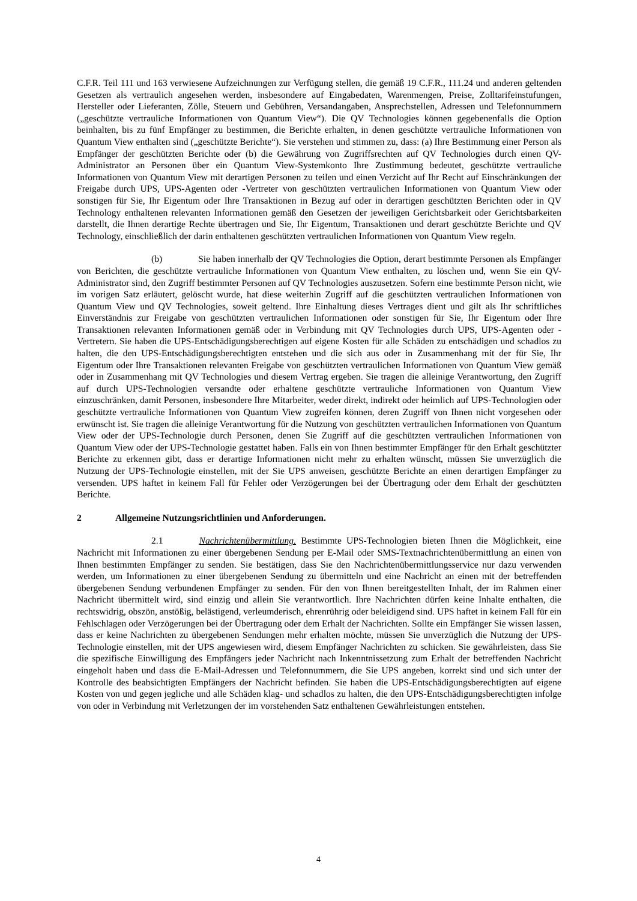C.F.R. Teil 111 und 163 verwiesene Aufzeichnungen zur Verfügung stellen, die gemäß 19 C.F.R., 111.24 und anderen geltenden Gesetzen als vertraulich angesehen werden, insbesondere auf Eingabedaten, Warenmengen, Preise, Zolltarifeinstufungen, Hersteller oder Lieferanten, Zölle, Steuern und Gebühren, Versandangaben, Ansprechstellen, Adressen und Telefonnummern („geschützte vertrauliche Informationen von Quantum View“). Die QV Technologies können gegebenenfalls die Option beinhalten, bis zu fünf Empfänger zu bestimmen, die Berichte erhalten, in denen geschützte vertrauliche Informationen von Quantum View enthalten sind („geschützte Berichte“). Sie verstehen und stimmen zu, dass: (a) Ihre Bestimmung einer Person als Empfänger der geschützten Berichte oder (b) die Gewährung von Zugriffsrechten auf QV Technologies durch einen QV-Administrator an Personen über ein Quantum View-Systemkonto Ihre Zustimmung bedeutet, geschützte vertrauliche Informationen von Quantum View mit derartigen Personen zu teilen und einen Verzicht auf Ihr Recht auf Einschränkungen der Freigabe durch UPS, UPS-Agenten oder -Vertreter von geschützten vertraulichen Informationen von Quantum View oder sonstigen für Sie, Ihr Eigentum oder Ihre Transaktionen in Bezug auf oder in derartigen geschützten Berichten oder in QV Technology enthaltenen relevanten Informationen gemäß den Gesetzen der jeweiligen Gerichtsbarkeit oder Gerichtsbarkeiten darstellt, die Ihnen derartige Rechte übertragen und Sie, Ihr Eigentum, Transaktionen und derart geschützte Berichte und QV Technology, einschließlich der darin enthaltenen geschützten vertraulichen Informationen von Quantum View regeln.
(b) Sie haben innerhalb der QV Technologies die Option, derart bestimmte Personen als Empfänger von Berichten, die geschützte vertrauliche Informationen von Quantum View enthalten, zu löschen und, wenn Sie ein QV-Administrator sind, den Zugriff bestimmter Personen auf QV Technologies auszusetzen. Sofern eine bestimmte Person nicht, wie im vorigen Satz erläutert, gelöscht wurde, hat diese weiterhin Zugriff auf die geschützten vertraulichen Informationen von Quantum View und QV Technologies, soweit geltend. Ihre Einhaltung dieses Vertrages dient und gilt als Ihr schriftliches Einverständnis zur Freigabe von geschützten vertraulichen Informationen oder sonstigen für Sie, Ihr Eigentum oder Ihre Transaktionen relevanten Informationen gemäß oder in Verbindung mit QV Technologies durch UPS, UPS-Agenten oder -Vertretern. Sie haben die UPS-Entschädigungsberechtigen auf eigene Kosten für alle Schäden zu entschädigen und schadlos zu halten, die den UPS-Entschädigungsberechtigten entstehen und die sich aus oder in Zusammenhang mit der für Sie, Ihr Eigentum oder Ihre Transaktionen relevanten Freigabe von geschützten vertraulichen Informationen von Quantum View gemäß oder in Zusammenhang mit QV Technologies und diesem Vertrag ergeben. Sie tragen die alleinige Verantwortung, den Zugriff auf durch UPS-Technologien versandte oder erhaltene geschützte vertrauliche Informationen von Quantum View einzuschränken, damit Personen, insbesondere Ihre Mitarbeiter, weder direkt, indirekt oder heimlich auf UPS-Technologien oder geschützte vertrauliche Informationen von Quantum View zugreifen können, deren Zugriff von Ihnen nicht vorgesehen oder erwünscht ist. Sie tragen die alleinige Verantwortung für die Nutzung von geschützten vertraulichen Informationen von Quantum View oder der UPS-Technologie durch Personen, denen Sie Zugriff auf die geschützten vertraulichen Informationen von Quantum View oder der UPS-Technologie gestattet haben. Falls ein von Ihnen bestimmter Empfänger für den Erhalt geschützter Berichte zu erkennen gibt, dass er derartige Informationen nicht mehr zu erhalten wünscht, müssen Sie unverzüglich die Nutzung der UPS-Technologie einstellen, mit der Sie UPS anweisen, geschützte Berichte an einen derartigen Empfänger zu versenden. UPS haftet in keinem Fall für Fehler oder Verzögerungen bei der Übertragung oder dem Erhalt der geschützten Berichte.
2 Allgemeine Nutzungsrichtlinien und Anforderungen.
2.1 Nachrichtenübermittlung. Bestimmte UPS-Technologien bieten Ihnen die Möglichkeit, eine Nachricht mit Informationen zu einer übergebenen Sendung per E-Mail oder SMS-Textnachrichtenübermittlung an einen von Ihnen bestimmten Empfänger zu senden. Sie bestätigen, dass Sie den Nachrichtenübermittlungsservice nur dazu verwenden werden, um Informationen zu einer übergebenen Sendung zu übermitteln und eine Nachricht an einen mit der betreffenden übergebenen Sendung verbundenen Empfänger zu senden. Für den von Ihnen bereitgestellten Inhalt, der im Rahmen einer Nachricht übermittelt wird, sind einzig und allein Sie verantwortlich. Ihre Nachrichten dürfen keine Inhalte enthalten, die rechtswidrig, obszön, anstößig, belästigend, verleumderisch, ehrenrührig oder beleidigend sind. UPS haftet in keinem Fall für ein Fehlschlagen oder Verzögerungen bei der Übertragung oder dem Erhalt der Nachrichten. Sollte ein Empfänger Sie wissen lassen, dass er keine Nachrichten zu übergebenen Sendungen mehr erhalten möchte, müssen Sie unverzüglich die Nutzung der UPS-Technologie einstellen, mit der UPS angewiesen wird, diesem Empfänger Nachrichten zu schicken. Sie gewährleisten, dass Sie die spezifische Einwilligung des Empfängers jeder Nachricht nach Inkenntnissetzung zum Erhalt der betreffenden Nachricht eingeholt haben und dass die E-Mail-Adressen und Telefonnummern, die Sie UPS angeben, korrekt sind und sich unter der Kontrolle des beabsichtigten Empfängers der Nachricht befinden. Sie haben die UPS-Entschädigungsberechtigten auf eigene Kosten von und gegen jegliche und alle Schäden klag- und schadlos zu halten, die den UPS-Entschädigungsberechtigten infolge von oder in Verbindung mit Verletzungen der im vorstehenden Satz enthaltenen Gewährleistungen entstehen.
4